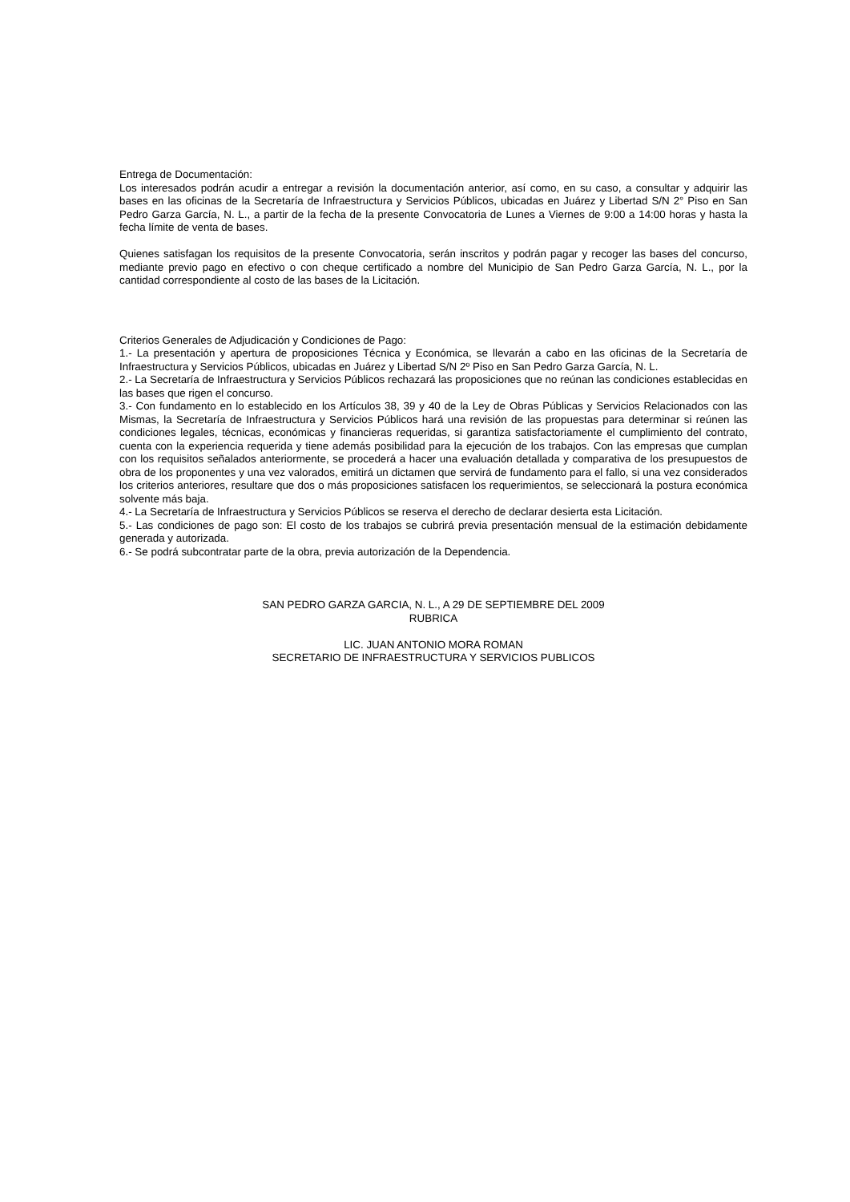Entrega de Documentación:
Los interesados podrán acudir a entregar a revisión la documentación anterior, así como, en su caso, a consultar y adquirir las bases en las oficinas de la Secretaría de Infraestructura y Servicios Públicos, ubicadas en Juárez y Libertad S/N 2° Piso en San Pedro Garza García, N. L., a partir de la fecha de la presente Convocatoria de Lunes a Viernes de 9:00 a 14:00 horas y hasta la fecha límite de venta de bases.
Quienes satisfagan los requisitos de la presente Convocatoria, serán inscritos y podrán pagar y recoger las bases del concurso, mediante previo pago en efectivo o con cheque certificado a nombre del Municipio de San Pedro Garza García, N. L., por la cantidad correspondiente al costo de las bases de la Licitación.
Criterios Generales de Adjudicación y Condiciones de Pago:
1.- La presentación y apertura de proposiciones Técnica y Económica, se llevarán a cabo en las oficinas de la Secretaría de Infraestructura y Servicios Públicos, ubicadas en Juárez y Libertad S/N 2º Piso en San Pedro Garza García, N. L.
2.- La Secretaría de Infraestructura y Servicios Públicos rechazará las proposiciones que no reúnan las condiciones establecidas en las bases que rigen el concurso.
3.- Con fundamento en lo establecido en los Artículos 38, 39 y 40 de la Ley de Obras Públicas y Servicios Relacionados con las Mismas, la Secretaría de Infraestructura y Servicios Públicos hará una revisión de las propuestas para determinar si reúnen las condiciones legales, técnicas, económicas y financieras requeridas, si garantiza satisfactoriamente el cumplimiento del contrato, cuenta con la experiencia requerida y tiene además posibilidad para la ejecución de los trabajos. Con las empresas que cumplan con los requisitos señalados anteriormente, se procederá a hacer una evaluación detallada y comparativa de los presupuestos de obra de los proponentes y una vez valorados, emitirá un dictamen que servirá de fundamento para el fallo, si una vez considerados los criterios anteriores, resultare que dos o más proposiciones satisfacen los requerimientos, se seleccionará la postura económica solvente más baja.
4.- La Secretaría de Infraestructura y Servicios Públicos se reserva el derecho de declarar desierta esta Licitación.
5.- Las condiciones de pago son: El costo de los trabajos se cubrirá previa presentación mensual de la estimación debidamente generada y autorizada.
6.- Se podrá subcontratar parte de la obra, previa autorización de la Dependencia.
SAN PEDRO GARZA GARCIA, N. L., A 29 DE SEPTIEMBRE DEL 2009
RUBRICA
LIC. JUAN ANTONIO MORA ROMAN
SECRETARIO DE INFRAESTRUCTURA Y SERVICIOS PUBLICOS